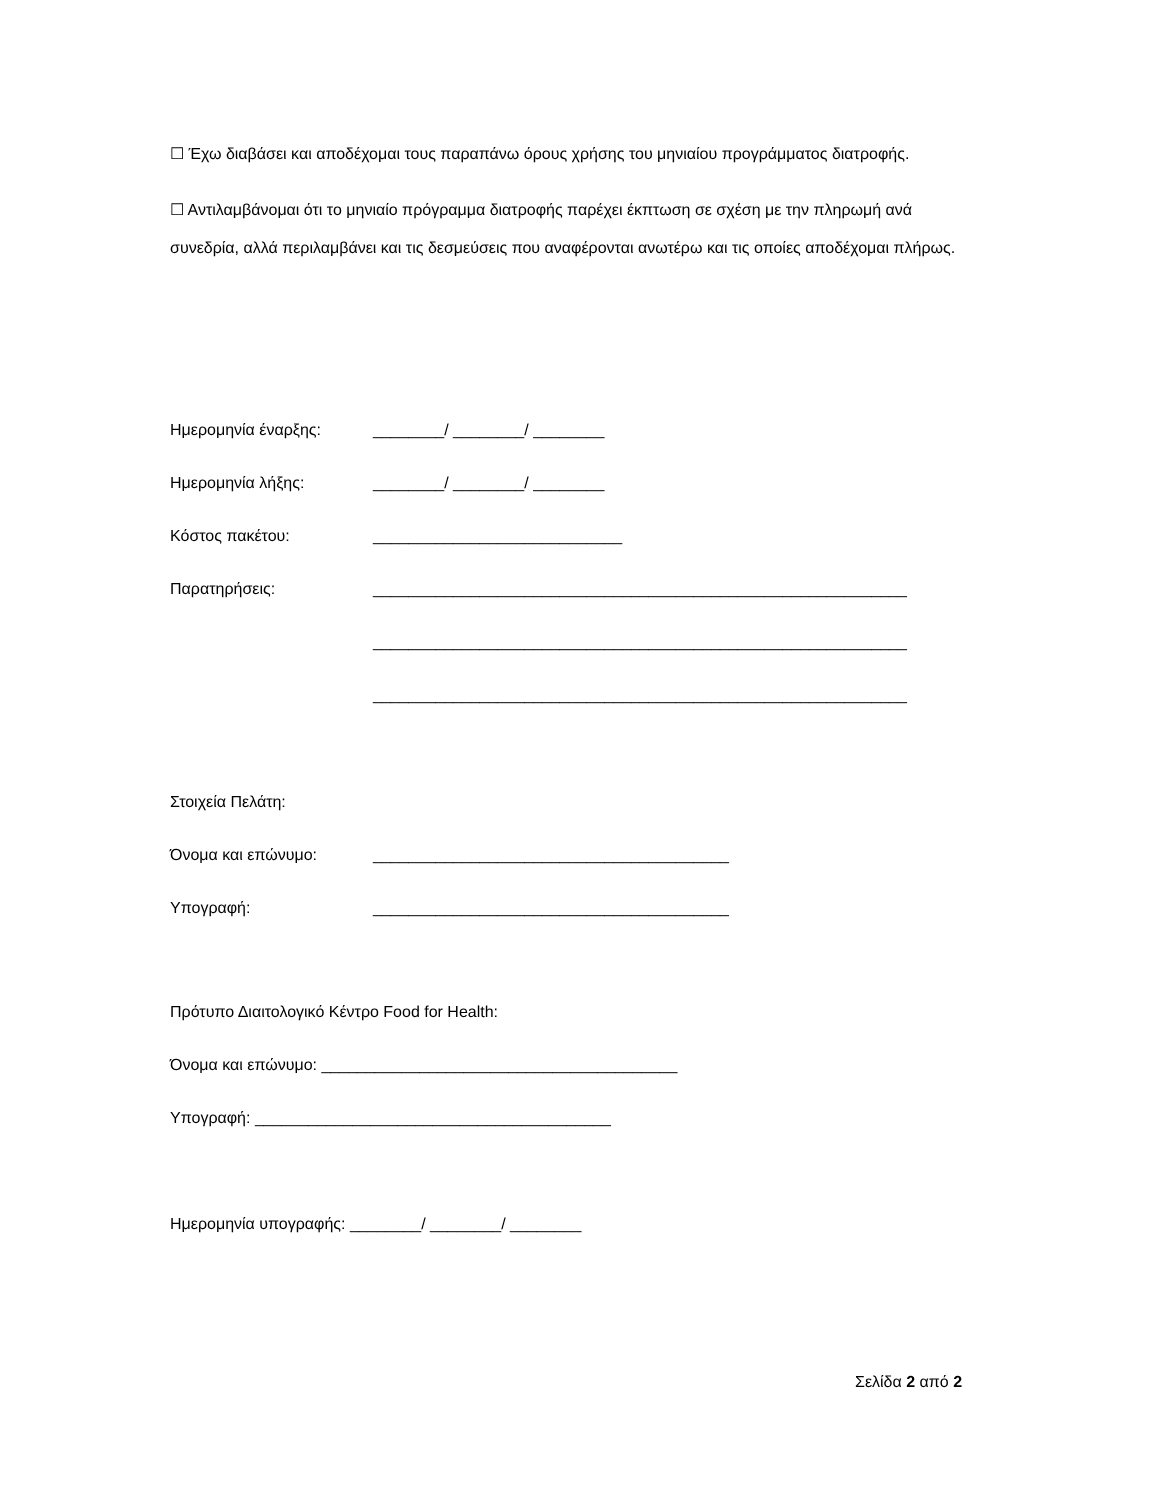☐ Έχω διαβάσει και αποδέχομαι τους παραπάνω όρους χρήσης του μηνιαίου προγράμματος διατροφής.
☐ Αντιλαμβάνομαι ότι το μηνιαίο πρόγραμμα διατροφής παρέχει έκπτωση σε σχέση με την πληρωμή ανά συνεδρία, αλλά περιλαμβάνει και τις δεσμεύσεις που αναφέρονται ανωτέρω και τις οποίες αποδέχομαι πλήρως.
Ημερομηνία έναρξης: ________/ ________/ ________
Ημερομηνία λήξης: ________/ ________/ ________
Κόστος πακέτου: ____________________________
Παρατηρήσεις: ____________________________________________________________
____________________________________________________________
____________________________________________________________
Στοιχεία Πελάτη:
Όνομα και επώνυμο: ________________________________________
Υπογραφή: ________________________________________
Πρότυπο Διαιτολογικό Κέντρο Food for Health:
Όνομα και επώνυμο: ________________________________________
Υπογραφή: ________________________________________
Ημερομηνία υπογραφής: ________/ ________/ ________
Σελίδα 2 από 2